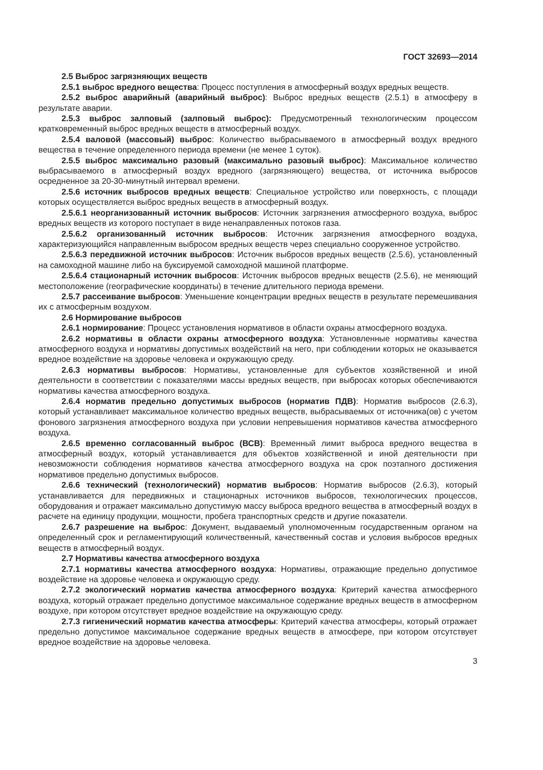ГОСТ 32693—2014
2.5 Выброс загрязняющих веществ
2.5.1 выброс вредного вещества: Процесс поступления в атмосферный воздух вредных веществ.
2.5.2 выброс аварийный (аварийный выброс): Выброс вредных веществ (2.5.1) в атмосферу в результате аварии.
2.5.3 выброс залповый (залповый выброс): Предусмотренный технологическим процессом кратковременный выброс вредных веществ в атмосферный воздух.
2.5.4 валовой (массовый) выброс: Количество выбрасываемого в атмосферный воздух вредного вещества в течение определенного периода времени (не менее 1 суток).
2.5.5 выброс максимально разовый (максимально разовый выброс): Максимальное количество выбрасываемого в атмосферный воздух вредного (загрязняющего) вещества, от источника выбросов осредненное за 20-30-минутный интервал времени.
2.5.6 источник выбросов вредных веществ: Специальное устройство или поверхность, с площади которых осуществляется выброс вредных веществ в атмосферный воздух.
2.5.6.1 неорганизованный источник выбросов: Источник загрязнения атмосферного воздуха, выброс вредных веществ из которого поступает в виде ненаправленных потоков газа.
2.5.6.2 организованный источник выбросов: Источник загрязнения атмосферного воздуха, характеризующийся направленным выбросом вредных веществ через специально сооруженное устройство.
2.5.6.3 передвижной источник выбросов: Источник выбросов вредных веществ (2.5.6), установленный на самоходной машине либо на буксируемой самоходной машиной платформе.
2.5.6.4 стационарный источник выбросов: Источник выбросов вредных веществ (2.5.6), не меняющий местоположение (географические координаты) в течение длительного периода времени.
2.5.7 рассеивание выбросов: Уменьшение концентрации вредных веществ в результате перемешивания их с атмосферным воздухом.
2.6 Нормирование выбросов
2.6.1 нормирование: Процесс установления нормативов в области охраны атмосферного воздуха.
2.6.2 нормативы в области охраны атмосферного воздуха: Установленные нормативы качества атмосферного воздуха и нормативы допустимых воздействий на него, при соблюдении которых не оказывается вредное воздействие на здоровье человека и окружающую среду.
2.6.3 нормативы выбросов: Нормативы, установленные для субъектов хозяйственной и иной деятельности в соответствии с показателями массы вредных веществ, при выбросах которых обеспечиваются нормативы качества атмосферного воздуха.
2.6.4 норматив предельно допустимых выбросов (норматив ПДВ): Норматив выбросов (2.6.3), который устанавливает максимальное количество вредных веществ, выбрасываемых от источника(ов) с учетом фонового загрязнения атмосферного воздуха при условии непревышения нормативов качества атмосферного воздуха.
2.6.5 временно согласованный выброс (ВСВ): Временный лимит выброса вредного вещества в атмосферный воздух, который устанавливается для объектов хозяйственной и иной деятельности при невозможности соблюдения нормативов качества атмосферного воздуха на срок поэтапного достижения нормативов предельно допустимых выбросов.
2.6.6 технический (технологический) норматив выбросов: Норматив выбросов (2.6.3), который устанавливается для передвижных и стационарных источников выбросов, технологических процессов, оборудования и отражает максимально допустимую массу выброса вредного вещества в атмосферный воздух в расчете на единицу продукции, мощности, пробега транспортных средств и другие показатели.
2.6.7 разрешение на выброс: Документ, выдаваемый уполномоченным государственным органом на определенный срок и регламентирующий количественный, качественный состав и условия выбросов вредных веществ в атмосферный воздух.
2.7 Нормативы качества атмосферного воздуха
2.7.1 нормативы качества атмосферного воздуха: Нормативы, отражающие предельно допустимое воздействие на здоровье человека и окружающую среду.
2.7.2 экологический норматив качества атмосферного воздуха: Критерий качества атмосферного воздуха, который отражает предельно допустимое максимальное содержание вредных веществ в атмосферном воздухе, при котором отсутствует вредное воздействие на окружающую среду.
2.7.3 гигиенический норматив качества атмосферы: Критерий качества атмосферы, который отражает предельно допустимое максимальное содержание вредных веществ в атмосфере, при котором отсутствует вредное воздействие на здоровье человека.
3